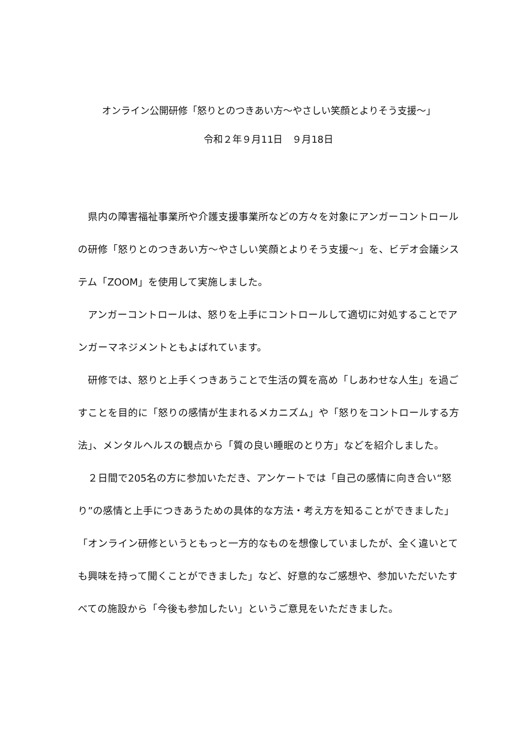オンライン公開研修「怒りとのつきあい方～やさしい笑顔とよりそう支援～」
令和２年９月11日　９月18日
　県内の障害福祉事業所や介護支援事業所などの方々を対象にアンガーコントロールの研修「怒りとのつきあい方～やさしい笑顔とよりそう支援～」を、ビデオ会議システム「ZOOM」を使用して実施しました。
　アンガーコントロールは、怒りを上手にコントロールして適切に対処することでアンガーマネジメントともよばれています。
　研修では、怒りと上手くつきあうことで生活の質を高め「しあわせな人生」を過ごすことを目的に「怒りの感情が生まれるメカニズム」や「怒りをコントロールする方法」、メンタルヘルスの観点から「質の良い睡眠のとり方」などを紹介しました。
　２日間で205名の方に参加いただき、アンケートでは「自己の感情に向き合い“怒り”の感情と上手につきあうための具体的な方法・考え方を知ることができました」「オンライン研修というともっと一方的なものを想像していましたが、全く違いとても興味を持って聞くことができました」など、好意的なご感想や、参加いただいたすべての施設から「今後も参加したい」というご意見をいただきました。